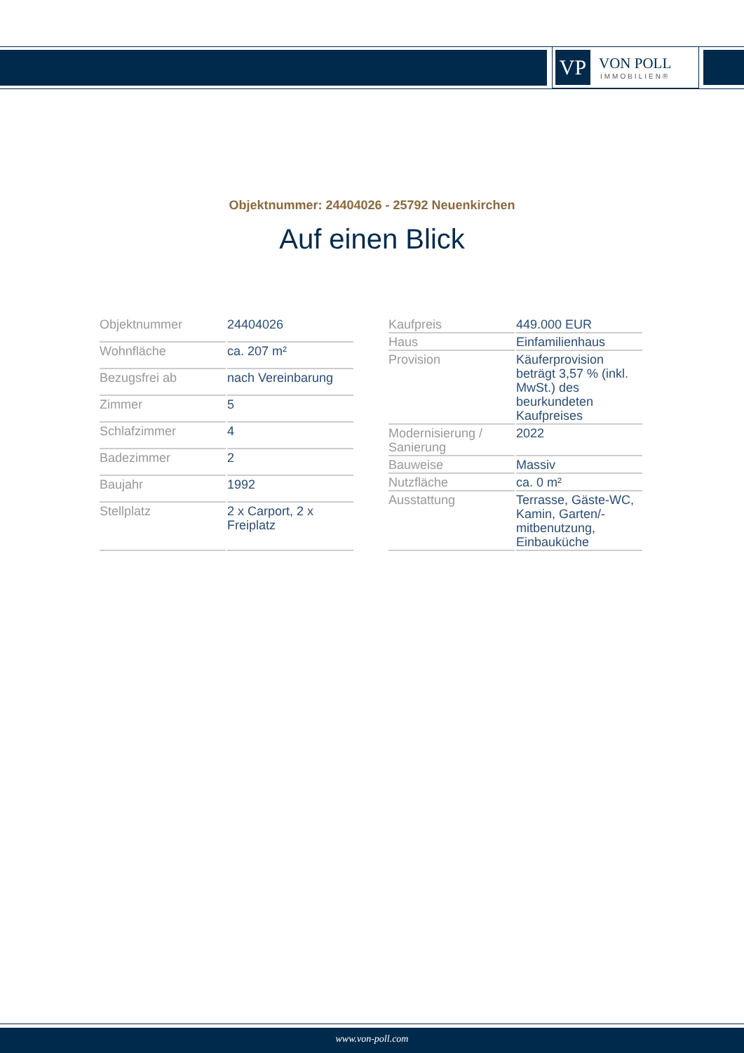VP
VON POLL
IMMOBILIEN®
Objektnummer: 24404026 - 25792 Neuenkirchen
Auf einen Blick
| Objektnummer | 24404026 |
| Wohnfläche | ca. 207 m² |
| Bezugsfrei ab | nach Vereinbarung |
| Zimmer | 5 |
| Schlafzimmer | 4 |
| Badezimmer | 2 |
| Baujahr | 1992 |
| Stellplatz | 2 x Carport, 2 x Freiplatz |
| Kaufpreis | 449.000 EUR |
| Haus | Einfamilienhaus |
| Provision | Käuferprovision beträgt 3,57 % (inkl. MwSt.) des beurkundeten Kaufpreises |
| Modernisierung / Sanierung | 2022 |
| Bauweise | Massiv |
| Nutzfläche | ca. 0 m² |
| Ausstattung | Terrasse, Gäste-WC, Kamin, Garten/-mitbenutzung, Einbauküche |
www.von-poll.com